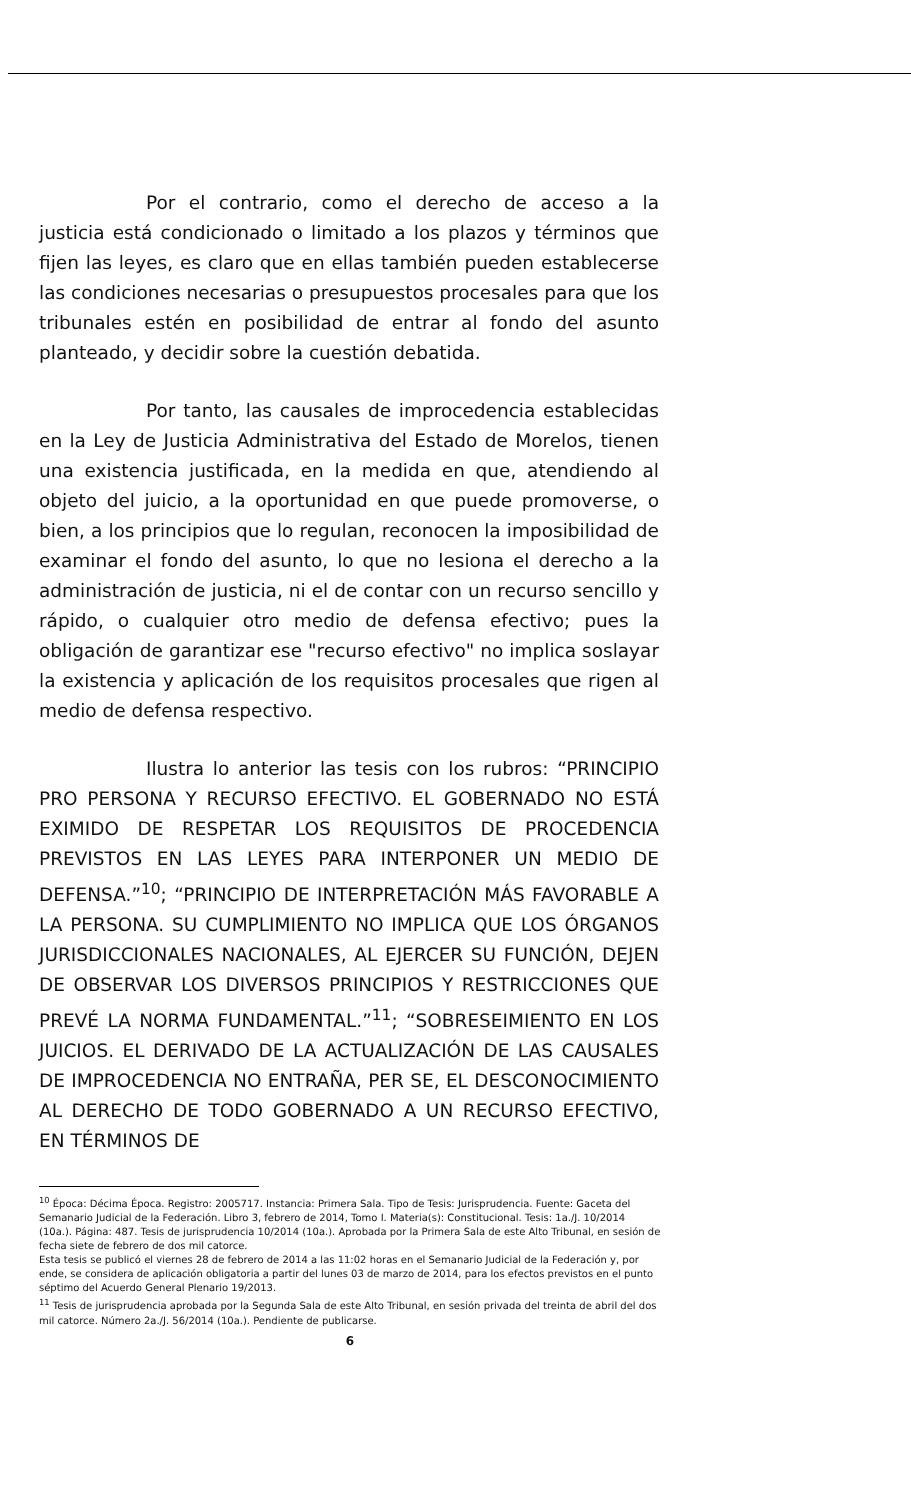Por el contrario, como el derecho de acceso a la justicia está condicionado o limitado a los plazos y términos que fijen las leyes, es claro que en ellas también pueden establecerse las condiciones necesarias o presupuestos procesales para que los tribunales estén en posibilidad de entrar al fondo del asunto planteado, y decidir sobre la cuestión debatida.
Por tanto, las causales de improcedencia establecidas en la Ley de Justicia Administrativa del Estado de Morelos, tienen una existencia justificada, en la medida en que, atendiendo al objeto del juicio, a la oportunidad en que puede promoverse, o bien, a los principios que lo regulan, reconocen la imposibilidad de examinar el fondo del asunto, lo que no lesiona el derecho a la administración de justicia, ni el de contar con un recurso sencillo y rápido, o cualquier otro medio de defensa efectivo; pues la obligación de garantizar ese "recurso efectivo" no implica soslayar la existencia y aplicación de los requisitos procesales que rigen al medio de defensa respectivo.
Ilustra lo anterior las tesis con los rubros: “PRINCIPIO PRO PERSONA Y RECURSO EFECTIVO. EL GOBERNADO NO ESTÁ EXIMIDO DE RESPETAR LOS REQUISITOS DE PROCEDENCIA PREVISTOS EN LAS LEYES PARA INTERPONER UN MEDIO DE DEFENSA.”<sup>10</sup>; “PRINCIPIO DE INTERPRETACIÓN MÁS FAVORABLE A LA PERSONA. SU CUMPLIMIENTO NO IMPLICA QUE LOS ÓRGANOS JURISDICCIONALES NACIONALES, AL EJERCER SU FUNCIÓN, DEJEN DE OBSERVAR LOS DIVERSOS PRINCIPIOS Y RESTRICCIONES QUE PREVÉ LA NORMA FUNDAMENTAL.”<sup>11</sup>; “SOBRESEIMIENTO EN LOS JUICIOS. EL DERIVADO DE LA ACTUALIZACIÓN DE LAS CAUSALES DE IMPROCEDENCIA NO ENTRAÑA, PER SE, EL DESCONOCIMIENTO AL DERECHO DE TODO GOBERNADO A UN RECURSO EFECTIVO, EN TÉRMINOS DE
<sup>10</sup> Época: Décima Época. Registro: 2005717. Instancia: Primera Sala. Tipo de Tesis: Jurisprudencia. Fuente: Gaceta del Semanario Judicial de la Federación. Libro 3, febrero de 2014, Tomo I. Materia(s): Constitucional. Tesis: 1a./J. 10/2014 (10a.). Página: 487. Tesis de jurisprudencia 10/2014 (10a.). Aprobada por la Primera Sala de este Alto Tribunal, en sesión de fecha siete de febrero de dos mil catorce.
Esta tesis se publicó el viernes 28 de febrero de 2014 a las 11:02 horas en el Semanario Judicial de la Federación y, por ende, se considera de aplicación obligatoria a partir del lunes 03 de marzo de 2014, para los efectos previstos en el punto séptimo del Acuerdo General Plenario 19/2013.
<sup>11</sup> Tesis de jurisprudencia aprobada por la Segunda Sala de este Alto Tribunal, en sesión privada del treinta de abril del dos mil catorce. Número 2a./J. 56/2014 (10a.). Pendiente de publicarse.
6